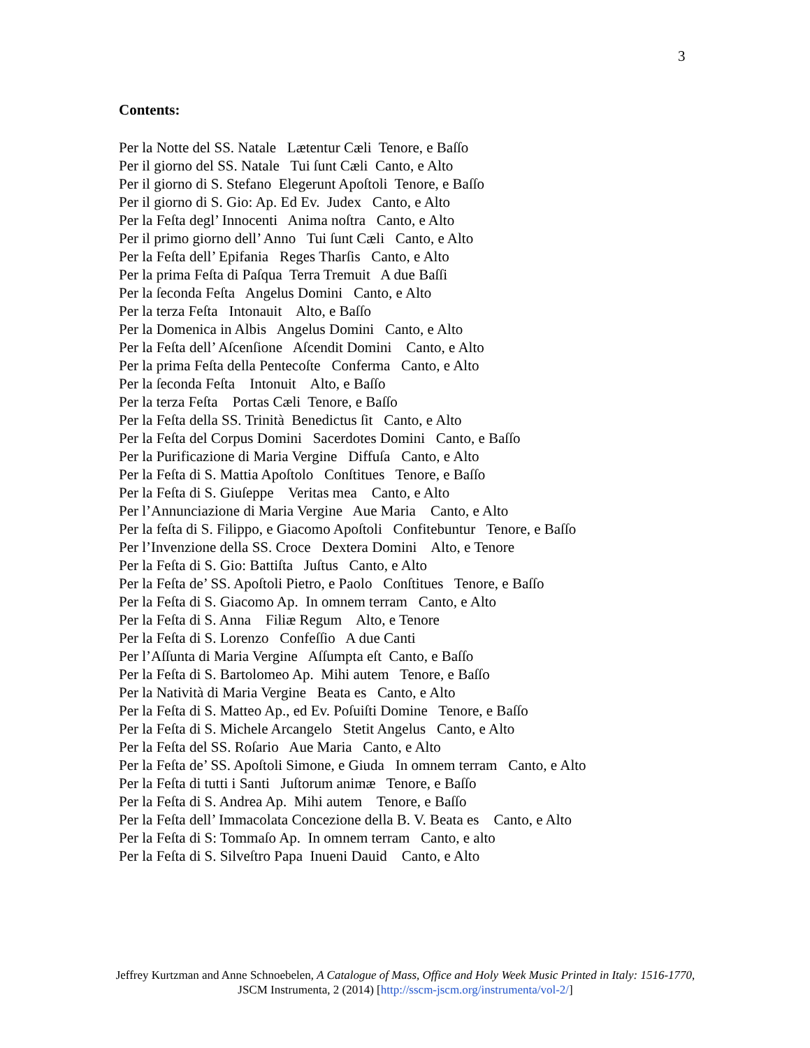3
Contents:
Per la Notte del SS. Natale Lætentur Cæli Tenore, e Baſſo Per il giorno del SS. Natale Tui ſunt Cæli Canto, e Alto Per il giorno di S. Stefano Elegerunt Apoſtoli Tenore, e Baſſo Per il giorno di S. Gio: Ap. Ed Ev. Judex Canto, e Alto Per la Feſta degl’ Innocenti Anima noſtra Canto, e Alto Per il primo giorno dell’ Anno Tui ſunt Cæli Canto, e Alto Per la Feſta dell’ Epifania Reges Tharſis Canto, e Alto Per la prima Feſta di Paſqua Terra Tremuit A due Baſſi Per la ſeconda Feſta Angelus Domini Canto, e Alto Per la terza Feſta Intonauit Alto, e Baſſo Per la Domenica in Albis Angelus Domini Canto, e Alto Per la Feſta dell’ Aſcenſione Aſcendit Domini Canto, e Alto Per la prima Feſta della Pentecoſte Conferma Canto, e Alto Per la ſeconda Feſta Intonuit Alto, e Baſſo Per la terza Feſta Portas Cæli Tenore, e Baſſo Per la Feſta della SS. Trinità Benedictus ſit Canto, e Alto Per la Feſta del Corpus Domini Sacerdotes Domini Canto, e Baſſo Per la Purificazione di Maria Vergine Diffuſa Canto, e Alto Per la Feſta di S. Mattia Apoſtolo Conſtitues Tenore, e Baſſo Per la Feſta di S. Giuſeppe Veritas mea Canto, e Alto Per l’Annunciazione di Maria Vergine Aue Maria Canto, e Alto Per la feſta di S. Filippo, e Giacomo Apoſtoli Confitebuntur Tenore, e Baſſo Per l’Invenzione della SS. Croce Dextera Domini Alto, e Tenore Per la Feſta di S. Gio: Battiſta Juſtus Canto, e Alto Per la Feſta de’ SS. Apoſtoli Pietro, e Paolo Conſtitues Tenore, e Baſſo Per la Feſta di S. Giacomo Ap. In omnem terram Canto, e Alto Per la Feſta di S. Anna Filiæ Regum Alto, e Tenore Per la Feſta di S. Lorenzo Confeſſio A due Canti Per l’Aſſunta di Maria Vergine Aſſumpta eſt Canto, e Baſſo Per la Feſta di S. Bartolomeo Ap. Mihi autem Tenore, e Baſſo Per la Natività di Maria Vergine Beata es Canto, e Alto Per la Feſta di S. Matteo Ap., ed Ev. Poſuiſti Domine Tenore, e Baſſo Per la Feſta di S. Michele Arcangelo Stetit Angelus Canto, e Alto Per la Feſta del SS. Roſario Aue Maria Canto, e Alto Per la Feſta de’ SS. Apoſtoli Simone, e Giuda In omnem terram Canto, e Alto Per la Feſta di tutti i Santi Juſtorum animæ Tenore, e Baſſo Per la Feſta di S. Andrea Ap. Mihi autem Tenore, e Baſſo Per la Feſta dell’ Immacolata Concezione della B. V. Beata es Canto, e Alto Per la Feſta di S: Tommaſo Ap. In omnem terram Canto, e alto Per la Feſta di S. Silveſtro Papa Inueni Dauid Canto, e Alto
Jeffrey Kurtzman and Anne Schnoebelen, A Catalogue of Mass, Office and Holy Week Music Printed in Italy: 1516-1770, JSCM Instrumenta, 2 (2014) [http://sscm-jscm.org/instrumenta/vol-2/]